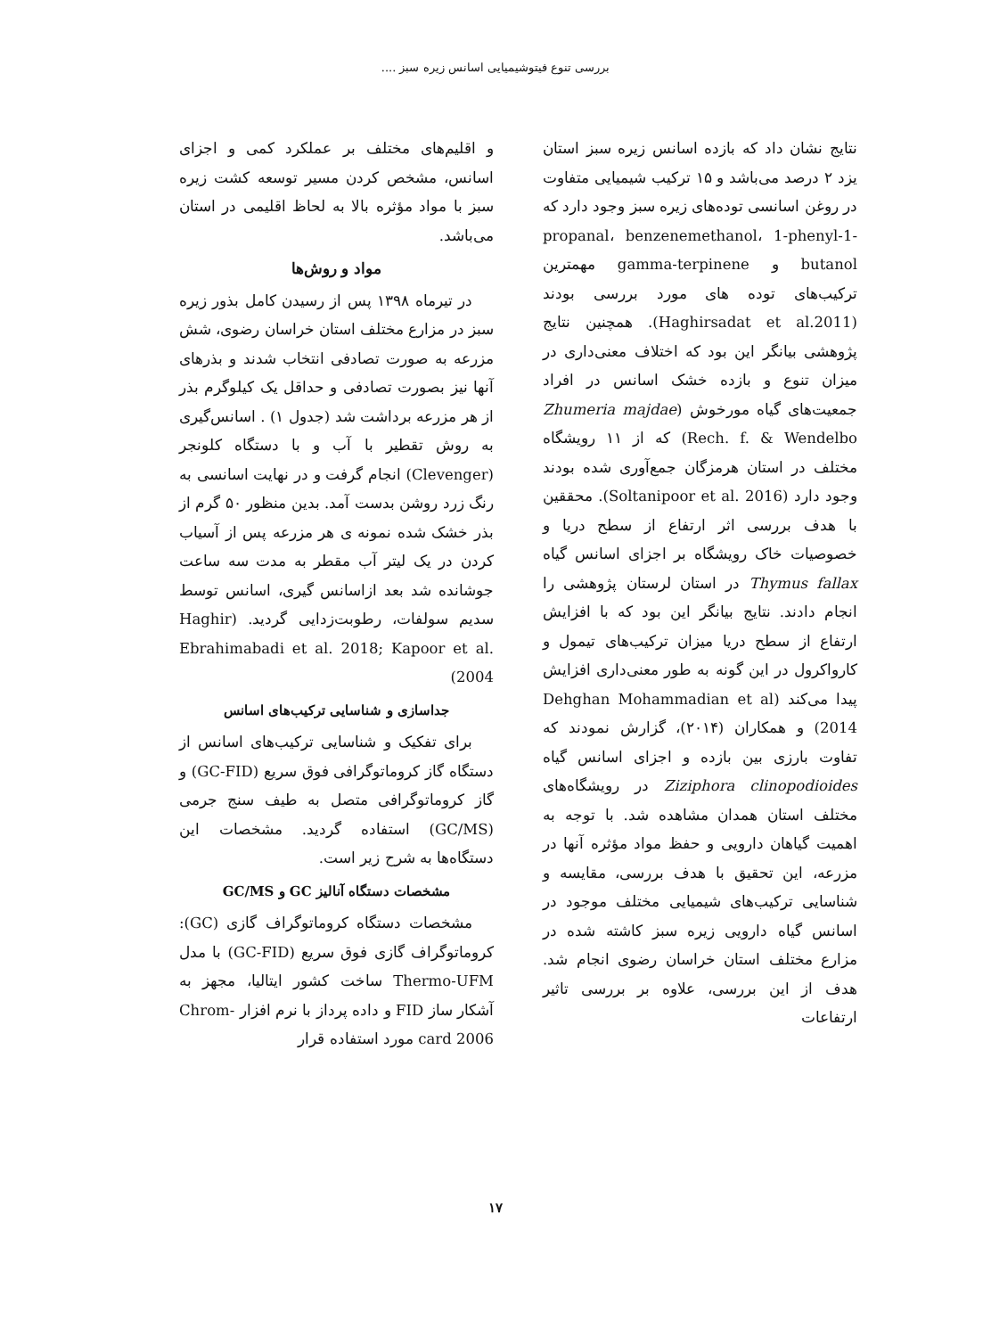بررسی تنوع فیتوشیمیایی اسانس زیره سبز ....
نتایج نشان داد که بازده اسانس زیره سبز استان یزد ۲ درصد می‌باشد و ۱۵ ترکیب شیمیایی متفاوت در روغن اسانسی توده‌های زیره سبز وجود دارد که propanal، benzenemethanol، 1-phenyl-1-butanol و gamma-terpinene مهمترین ترکیب‌های توده های مورد بررسی بودند (Haghirsadat et al.2011). همچنین نتایج پژوهشی بیانگر این بود که اختلاف معنی‌داری در میزان تنوع و بازده خشک اسانس در افراد جمعیت‌های گیاه مورخوش (Zhumeria majdae Rech. f. & Wendelbo) که از ۱۱ رویشگاه مختلف در استان هرمزگان جمع‌آوری شده بودند وجود دارد (Soltanipoor et al. 2016). محققین با هدف بررسی اثر ارتفاع از سطح دریا و خصوصیات خاک رویشگاه بر اجزای اسانس گیاه Thymus fallax در استان لرستان پژوهشی را انجام دادند. نتایج بیانگر این بود که با افزایش ارتفاع از سطح دریا میزان ترکیب‌های تیمول و کارواکرول در این گونه به طور معنی‌داری افزایش پیدا می‌کند (Dehghan Mohammadian et al (2014 و همکاران (۲۰۱۴)، گزارش نمودند که تفاوت بارزی بین بازده و اجزای اسانس گیاه Ziziphora clinopodioides در رویشگاه‌های مختلف استان همدان مشاهده شد. با توجه به اهمیت گیاهان دارویی و حفظ مواد مؤثره آنها در مزرعه، این تحقیق با هدف بررسی، مقایسه و شناسایی ترکیب‌های شیمیایی مختلف موجود در اسانس گیاه دارویی زیره سبز کاشته شده در مزارع مختلف استان خراسان رضوی انجام شد. هدف از این بررسی، علاوه بر بررسی تاثیر ارتفاعات
و اقلیم‌های مختلف بر عملکرد کمی و اجزای اسانس، مشخص کردن مسیر توسعه کشت زیره سبز با مواد مؤثره بالا به لحاظ اقلیمی در استان می‌باشد.
مواد و روش‌ها
در تیرماه ۱۳۹۸ پس از رسیدن کامل بذور زیره سبز در مزارع مختلف استان خراسان رضوی، شش مزرعه به صورت تصادفی انتخاب شدند و بذرهای آنها نیز بصورت تصادفی و حداقل یک کیلوگرم بذر از هر مزرعه برداشت شد (جدول ۱) . اسانس‌گیری به روش تقطیر با آب و با دستگاه کلونجر (Clevenger) انجام گرفت و در نهایت اسانسی به رنگ زرد روشن بدست آمد. بدین منظور ۵۰ گرم از بذر خشک شده نمونه ی هر مزرعه پس از آسیاب کردن در یک لیتر آب مقطر به مدت سه ساعت جوشانده شد بعد ازاسانس گیری، اسانس توسط سدیم سولفات، رطوبت‌زدایی گردید. (Haghir Ebrahimabadi et al. 2018; Kapoor et al. 2004)
جداسازی و شناسایی ترکیب‌های اسانس
برای تفکیک و شناسایی ترکیب‌های اسانس از دستگاه گاز کروماتوگرافی فوق سریع (GC-FID) و گاز کروماتوگرافی متصل به طیف سنج جرمی (GC/MS) استفاده گردید. مشخصات این دستگاه‌ها به شرح زیر است.
مشخصات دستگاه آنالیز GC و GC/MS
مشخصات دستگاه کروماتوگراف گازی (GC): کروماتوگراف گازی فوق سریع (GC-FID) با مدل Thermo-UFM ساخت کشور ایتالیا، مجهز به آشکار ساز FID و داده پرداز با نرم افزار Chrom-card 2006 مورد استفاده قرار
۱۷